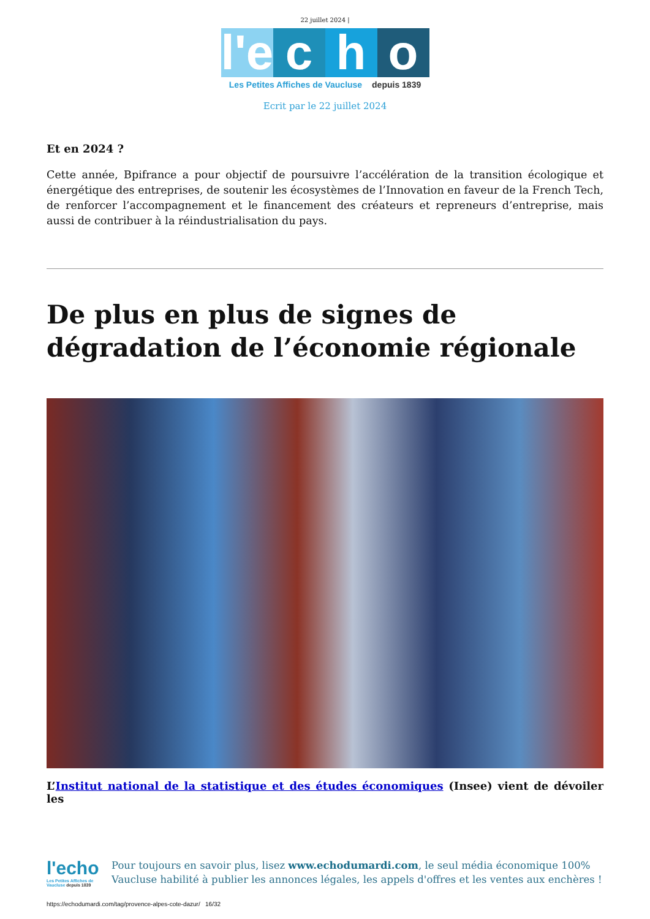22 juillet 2024 |
l'e
c
h
o
Les Petites Affiches de Vaucluse depuis 1839
Ecrit par le 22 juillet 2024
Et en 2024 ?
Cette année, Bpifrance a pour objectif de poursuivre l’accélération de la transition écologique et énergétique des entreprises, de soutenir les écosystèmes de l’Innovation en faveur de la French Tech, de renforcer l’accompagnement et le financement des créateurs et repreneurs d’entreprise, mais aussi de contribuer à la réindustrialisation du pays.
De plus en plus de signes de dégradation de l’économie régionale
L’Institut national de la statistique et des études économiques (Insee) vient de dévoiler les
l'echo
Les Petites Affiches de Vaucluse depuis 1839
Pour toujours en savoir plus, lisez www.echodumardi.com, le seul média économique 100% Vaucluse habilité à publier les annonces légales, les appels d'offres et les ventes aux enchères !
https://echodumardi.com/tag/provence-alpes-cote-dazur/ 16/32